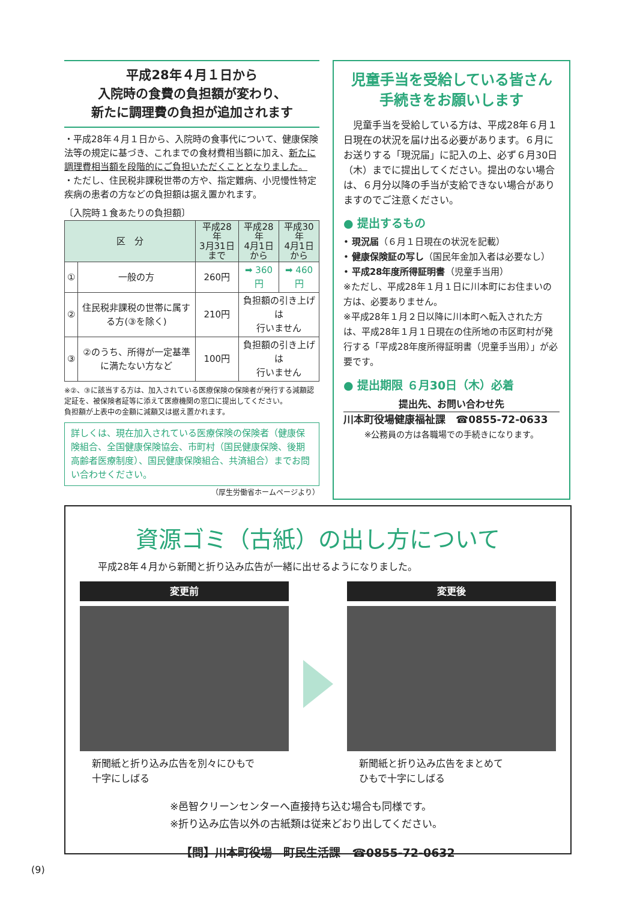平成28年４月１日から
入院時の食費の負担額が変わり、
新たに調理費の負担が追加されます
・平成28年４月１日から、入院時の食事代について、健康保険法等の規定に基づき、これまでの食材費相当額に加え、新たに調理費相当額を段階的にご負担いただくこととなりました。
・ただし、住民税非課税世帯の方や、指定難病、小児慢性特定疾病の患者の方などの負担額は据え置かれます。
〔入院時１食あたりの負担額〕
| 区 分 | | 平成28年 3月31日まで | 平成28年 4月1日から | 平成30年 4月1日から |
| --- | --- | --- | --- | --- |
| ① | 一般の方 | 260円 | ➡ 360円 | ➡ 460円 |
| ② | 住民税非課税の世帯に属する方(③を除く) | 210円 | 負担額の引き上げは 行いません | |
| ③ | ②のうち、所得が一定基準に満たない方など | 100円 | 負担額の引き上げは 行いません | |
※②、③に該当する方は、加入されている医療保険の保険者が発行する減額認定証を、被保険者証等に添えて医療機関の窓口に提出してください。
負担額が上表中の金額に減額又は据え置かれます。
詳しくは、現在加入されている医療保険の保険者（健康保険組合、全国健康保険協会、市町村（国民健康保険、後期高齢者医療制度）、国民健康保険組合、共済組合）までお問い合わせください。
（厚生労働省ホームページより）
児童手当を受給している皆さん
手続きをお願いします
　児童手当を受給している方は、平成28年６月１日現在の状況を届け出る必要があります。６月にお送りする「現況届」に記入の上、必ず６月30日（木）までに提出してください。提出のない場合は、６月分以降の手当が支給できない場合がありますのでご注意ください。
● 提出するもの
• 現況届（６月１日現在の状況を記載）
• 健康保険証の写し（国民年金加入者は必要なし）
• 平成28年度所得証明書（児童手当用）
※ただし、平成28年１月１日に川本町にお住まいの方は、必要ありません。
※平成28年１月２日以降に川本町へ転入された方は、平成28年１月１日現在の住所地の市区町村が発行する「平成28年度所得証明書（児童手当用）」が必要です。
● 提出期限 ６月30日（木）必着
提出先、お問い合わせ先
川本町役場健康福祉課　☎0855-72-0633
※公務員の方は各職場での手続きになります。
資源ゴミ（古紙）の出し方について
平成28年４月から新聞と折り込み広告が一緒に出せるようになりました。
変更前
新聞紙と折り込み広告を別々にひもで
十字にしばる
変更後
新聞紙と折り込み広告をまとめて
ひもで十字にしばる
※邑智クリーンセンターへ直接持ち込む場合も同様です。
※折り込み広告以外の古紙類は従来どおり出してください。
【問】川本町役場　町民生活課　☎0855-72-0632
(9)